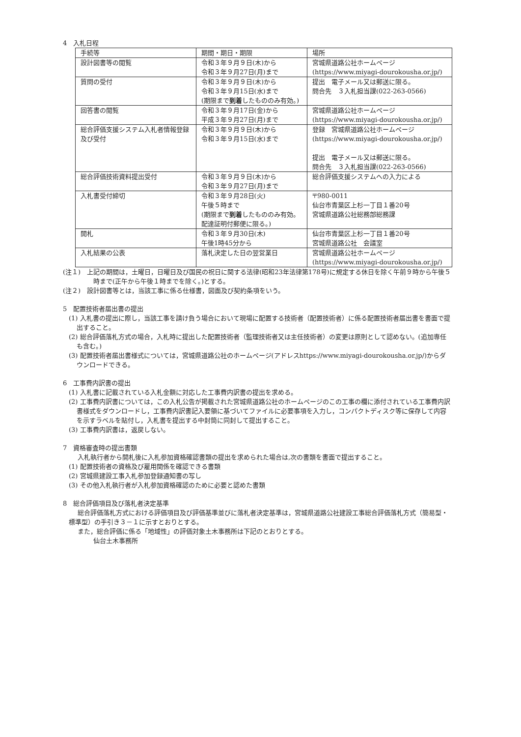4　入札日程
| 手続等 | 期間・期日・期限 | 場所 |
| 設計図書等の閲覧 | 令和３年９月９日(木)から 令和３年９月27日(月)まで | 宮城県道路公社ホームページ(https://www.miyagi-dourokousha.or.jp/) |
| 質問の受付 | 令和３年９月９日(木)から 令和３年９月15日(水)まで (期限まで 到着 したもののみ有効。) | 提出 電子メール又は郵送に限る。 問合先 ３入札担当課(022-263-0566) |
| 回答書の閲覧 | 令和３年９月17日(金)から 平成３年９月27日(月)まで | 宮城県道路公社ホームページ(https://www.miyagi-dourokousha.or.jp/) |
| 総合評価支援システム入札者情報登録及び受付 | 令和３年９月９日(木)から 令和３年９月15日(水)まで | 登録 宮城県道路公社ホームページ(https://www.miyagi-dourokousha.or.jp/) 提出 電子メール又は郵送に限る。 問合先 ３入札担当課(022-263-0566) |
| 総合評価技術資料提出受付 | 令和３年９月９日(木)から 令和３年９月27日(月)まで | 総合評価支援システムへの入力による |
| 入札書受付締切 | 令和３年９月28日(火) 午後５時まで (期限まで 到着 したもののみ有効。配達証明付郵便に限る。) | 〒980-0011 仙台市青葉区上杉一丁目１番20号 宮城県道路公社総務部総務課 |
| 開札 | 令和３年９月30日(木) 午後1時45分から | 仙台市青葉区上杉一丁目１番20号 宮城県道路公社 会議室 |
| 入札結果の公表 | 落札決定した日の翌営業日 | 宮城県道路公社ホームページ(https://www.miyagi-dourokousha.or.jp/) |
(注１)　上記の期間は，土曜日，日曜日及び国民の祝日に関する法律(昭和23年法律第178号)に規定する休日を除く午前９時から午後５時まで(正午から午後１時までを除く。)とする。
(注２)　設計図書等とは，当該工事に係る仕様書，図面及び契約条項をいう。
5　配置技術者届出書の提出
(1) 入札書の提出に際し，当該工事を請け負う場合において現場に配置する技術者（配置技術者）に係る配置技術者届出書を書面で提出すること。
(2) 総合評価落札方式の場合，入札時に提出した配置技術者（監理技術者又は主任技術者）の変更は原則として認めない。(追加専任も含む。)
(3) 配置技術者届出書様式については，宮城県道路公社のホームページ(アドレスhttps://www.miyagi-dourokousha.or.jp/)からダウンロードできる。
6　工事費内訳書の提出
(1) 入札書に記載されている入札金額に対応した工事費内訳書の提出を求める。
(2) 工事費内訳書については，この入札公告が掲載された宮城県道路公社のホームページのこの工事の欄に添付されている工事費内訳書様式をダウンロードし，工事費内訳書記入要領に基づいてファイルに必要事項を入力し，コンパクトディスク等に保存して内容を示すラベルを貼付し，入札書を提出する中封筒に同封して提出すること。
(3) 工事費内訳書は，返戻しない。
7　資格審査時の提出書類
入札執行者から開札後に入札参加資格確認書類の提出を求められた場合は,次の書類を書面で提出すること。
(1) 配置技術者の資格及び雇用関係を確認できる書類
(2) 宮城県建設工事入札参加登録通知書の写し
(3) その他入札執行者が入札参加資格確認のために必要と認めた書類
8　総合評価項目及び落札者決定基準
総合評価落札方式における評価項目及び評価基準並びに落札者決定基準は，宮城県道路公社建設工事総合評価落札方式（簡易型・標準型）の手引き３－１に示すとおりとする。
また，総合評価に係る「地域性」の評価対象土木事務所は下記のとおりとする。
仙台土木事務所